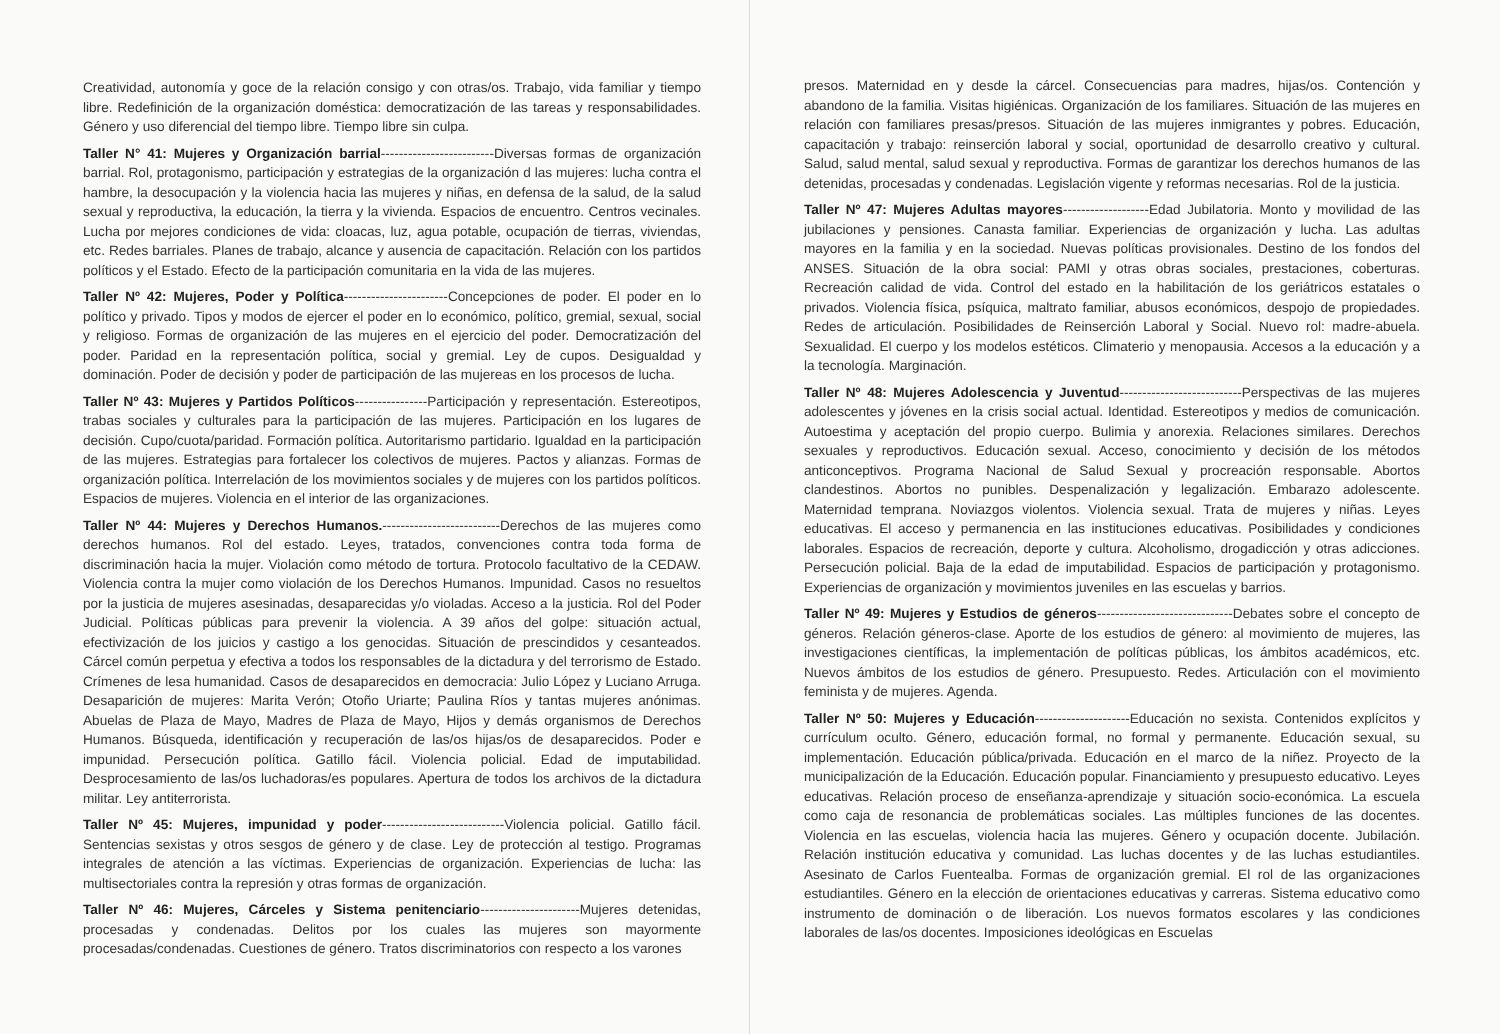Creatividad, autonomía y goce de la relación consigo y con otras/os. Trabajo, vida familiar y tiempo libre. Redefinición de la organización doméstica: democratización de las tareas y responsabilidades. Género y uso diferencial del tiempo libre. Tiempo libre sin culpa.
Taller N° 41: Mujeres y Organización barrial-------------------------Diversas formas de organización barrial. Rol, protagonismo, participación y estrategias de la organización d las mujeres: lucha contra el hambre, la desocupación y la violencia hacia las mujeres y niñas, en defensa de la salud, de la salud sexual y reproductiva, la educación, la tierra y la vivienda. Espacios de encuentro. Centros vecinales. Lucha por mejores condiciones de vida: cloacas, luz, agua potable, ocupación de tierras, viviendas, etc. Redes barriales. Planes de trabajo, alcance y ausencia de capacitación. Relación con los partidos políticos y el Estado. Efecto de la participación comunitaria en la vida de las mujeres.
Taller Nº 42: Mujeres, Poder y Política-----------------------Concepciones de poder. El poder en lo político y privado. Tipos y modos de ejercer el poder en lo económico, político, gremial, sexual, social y religioso. Formas de organización de las mujeres en el ejercicio del poder. Democratización del poder. Paridad en la representación política, social y gremial. Ley de cupos. Desigualdad y dominación. Poder de decisión y poder de participación de las mujereas en los procesos de lucha.
Taller Nº 43: Mujeres y Partidos Políticos----------------Participación y representación. Estereotipos, trabas sociales y culturales para la participación de las mujeres. Participación en los lugares de decisión. Cupo/cuota/paridad. Formación política. Autoritarismo partidario. Igualdad en la participación de las mujeres. Estrategias para fortalecer los colectivos de mujeres. Pactos y alianzas. Formas de organización política. Interrelación de los movimientos sociales y de mujeres con los partidos políticos. Espacios de mujeres. Violencia en el interior de las organizaciones.
Taller Nº 44: Mujeres y Derechos Humanos.--------------------------Derechos de las mujeres como derechos humanos. Rol del estado. Leyes, tratados, convenciones contra toda forma de discriminación hacia la mujer. Violación como método de tortura. Protocolo facultativo de la CEDAW. Violencia contra la mujer como violación de los Derechos Humanos. Impunidad. Casos no resueltos por la justicia de mujeres asesinadas, desaparecidas y/o violadas. Acceso a la justicia. Rol del Poder Judicial. Políticas públicas para prevenir la violencia. A 39 años del golpe: situación actual, efectivización de los juicios y castigo a los genocidas. Situación de prescindidos y cesanteados. Cárcel común perpetua y efectiva a todos los responsables de la dictadura y del terrorismo de Estado. Crímenes de lesa humanidad. Casos de desaparecidos en democracia: Julio López y Luciano Arruga. Desaparición de mujeres: Marita Verón; Otoño Uriarte; Paulina Ríos y tantas mujeres anónimas. Abuelas de Plaza de Mayo, Madres de Plaza de Mayo, Hijos y demás organismos de Derechos Humanos. Búsqueda, identificación y recuperación de las/os hijas/os de desaparecidos. Poder e impunidad. Persecución política. Gatillo fácil. Violencia policial. Edad de imputabilidad. Desprocesamiento de las/os luchadoras/es populares. Apertura de todos los archivos de la dictadura militar. Ley antiterrorista.
Taller Nº 45: Mujeres, impunidad y poder---------------------------Violencia policial. Gatillo fácil. Sentencias sexistas y otros sesgos de género y de clase. Ley de protección al testigo. Programas integrales de atención a las víctimas. Experiencias de organización. Experiencias de lucha: las multisectoriales contra la represión y otras formas de organización.
Taller Nº 46: Mujeres, Cárceles y Sistema penitenciario----------------------Mujeres detenidas, procesadas y condenadas. Delitos por los cuales las mujeres son mayormente procesadas/condenadas. Cuestiones de género. Tratos discriminatorios con respecto a los varones
presos. Maternidad en y desde la cárcel. Consecuencias para madres, hijas/os. Contención y abandono de la familia. Visitas higiénicas. Organización de los familiares. Situación de las mujeres en relación con familiares presas/presos. Situación de las mujeres inmigrantes y pobres. Educación, capacitación y trabajo: reinserción laboral y social, oportunidad de desarrollo creativo y cultural. Salud, salud mental, salud sexual y reproductiva. Formas de garantizar los derechos humanos de las detenidas, procesadas y condenadas. Legislación vigente y reformas necesarias. Rol de la justicia.
Taller Nº 47: Mujeres Adultas mayores-------------------Edad Jubilatoria. Monto y movilidad de las jubilaciones y pensiones. Canasta familiar. Experiencias de organización y lucha. Las adultas mayores en la familia y en la sociedad. Nuevas políticas provisionales. Destino de los fondos del ANSES. Situación de la obra social: PAMI y otras obras sociales, prestaciones, coberturas. Recreación calidad de vida. Control del estado en la habilitación de los geriátricos estatales o privados. Violencia física, psíquica, maltrato familiar, abusos económicos, despojo de propiedades. Redes de articulación. Posibilidades de Reinserción Laboral y Social. Nuevo rol: madre-abuela. Sexualidad. El cuerpo y los modelos estéticos. Climaterio y menopausia. Accesos a la educación y a la tecnología. Marginación.
Taller Nº 48: Mujeres Adolescencia y Juventud---------------------------Perspectivas de las mujeres adolescentes y jóvenes en la crisis social actual. Identidad. Estereotipos y medios de comunicación. Autoestima y aceptación del propio cuerpo. Bulimia y anorexia. Relaciones similares. Derechos sexuales y reproductivos. Educación sexual. Acceso, conocimiento y decisión de los métodos anticonceptivos. Programa Nacional de Salud Sexual y procreación responsable. Abortos clandestinos. Abortos no punibles. Despenalización y legalización. Embarazo adolescente. Maternidad temprana. Noviazgos violentos. Violencia sexual. Trata de mujeres y niñas. Leyes educativas. El acceso y permanencia en las instituciones educativas. Posibilidades y condiciones laborales. Espacios de recreación, deporte y cultura. Alcoholismo, drogadicción y otras adicciones. Persecución policial. Baja de la edad de imputabilidad. Espacios de participación y protagonismo. Experiencias de organización y movimientos juveniles en las escuelas y barrios.
Taller Nº 49: Mujeres y Estudios de géneros------------------------------Debates sobre el concepto de géneros. Relación géneros-clase. Aporte de los estudios de género: al movimiento de mujeres, las investigaciones científicas, la implementación de políticas públicas, los ámbitos académicos, etc. Nuevos ámbitos de los estudios de género. Presupuesto. Redes. Articulación con el movimiento feminista y de mujeres. Agenda.
Taller Nº 50: Mujeres y Educación---------------------Educación no sexista. Contenidos explícitos y currículum oculto. Género, educación formal, no formal y permanente. Educación sexual, su implementación. Educación pública/privada. Educación en el marco de la niñez. Proyecto de la municipalización de la Educación. Educación popular. Financiamiento y presupuesto educativo. Leyes educativas. Relación proceso de enseñanza-aprendizaje y situación socio-económica. La escuela como caja de resonancia de problemáticas sociales. Las múltiples funciones de las docentes. Violencia en las escuelas, violencia hacia las mujeres. Género y ocupación docente. Jubilación. Relación institución educativa y comunidad. Las luchas docentes y de las luchas estudiantiles. Asesinato de Carlos Fuentealba. Formas de organización gremial. El rol de las organizaciones estudiantiles. Género en la elección de orientaciones educativas y carreras. Sistema educativo como instrumento de dominación o de liberación. Los nuevos formatos escolares y las condiciones laborales de las/os docentes. Imposiciones ideológicas en Escuelas